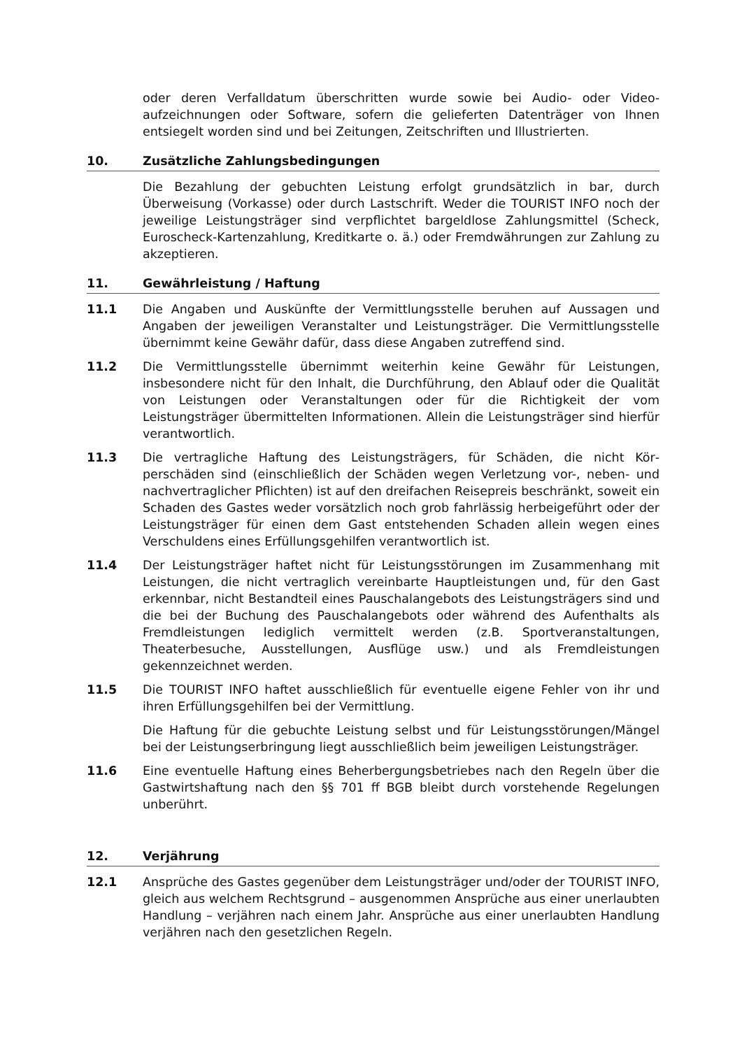oder deren Verfalldatum überschritten wurde sowie bei Audio- oder Video­aufzeichnungen oder Software, sofern die gelieferten Datenträger von Ihnen entsiegelt worden sind und bei Zeitungen, Zeitschriften und Illustrierten.
10. Zusätzliche Zahlungsbedingungen
Die Bezahlung der gebuchten Leistung erfolgt grundsätzlich in bar, durch Überweisung (Vorkasse) oder durch Lastschrift. Weder die TOURIST INFO noch der jeweilige Leistungsträger sind verpflichtet bargeldlose Zahlungs­mittel (Scheck, Euroscheck-Kartenzahlung, Kreditkarte o. ä.) oder Fremdwäh­rungen zur Zahlung zu akzeptieren.
11. Gewährleistung / Haftung
11.1 Die Angaben und Auskünfte der Vermittlungsstelle beruhen auf Aussagen und Angaben der jeweiligen Veranstalter und Leistungsträger. Die Vermitt­lungsstelle übernimmt keine Gewähr dafür, dass diese Angaben zutreffend sind.
11.2 Die Vermittlungsstelle übernimmt weiterhin keine Gewähr für Leistungen, insbesondere nicht für den Inhalt, die Durchführung, den Ablauf oder die Qualität von Leistungen oder Veranstaltungen oder für die Richtigkeit der vom Leistungsträger übermittelten Informationen. Allein die Leistungsträger sind hierfür verantwortlich.
11.3 Die vertragliche Haftung des Leistungsträgers, für Schäden, die nicht Kör­perschäden sind (einschließlich der Schäden wegen Verletzung vor-, neben- und nachvertraglicher Pflichten) ist auf den dreifachen Reisepreis be­schränkt, soweit ein Schaden des Gastes weder vorsätzlich noch grob fahr­lässig herbeigeführt oder der Leistungsträger für einen dem Gast entste­henden Schaden allein wegen eines Verschuldens eines Erfüllungsgehilfen verantwortlich ist.
11.4 Der Leistungsträger haftet nicht für Leistungsstörungen im Zusammenhang mit Leistungen, die nicht vertraglich vereinbarte Hauptleistungen und, für den Gast erkennbar, nicht Bestandteil eines Pauschalangebots des Leis­tungsträgers sind und die bei der Buchung des Pauschalangebots oder wäh­rend des Aufenthalts als Fremdleistungen lediglich vermittelt werden (z.B. Sportveranstaltungen, Theaterbesuche, Ausstellungen, Ausflüge usw.) und als Fremdleistungen gekennzeichnet werden.
11.5 Die TOURIST INFO haftet ausschließlich für eventuelle eigene Fehler von ihr und ihren Erfüllungsgehilfen bei der Vermittlung.
Die Haftung für die gebuchte Leistung selbst und für Leistungsstörun­gen/Mängel bei der Leistungserbringung liegt ausschließlich beim jeweiligen Leistungsträger.
11.6 Eine eventuelle Haftung eines Beherbergungsbetriebes nach den Regeln über die Gastwirtshaftung nach den §§ 701 ff BGB bleibt durch vorstehende Rege­lungen unberührt.
12. Verjährung
12.1 Ansprüche des Gastes gegenüber dem Leistungsträger und/oder der TOU­RIST INFO, gleich aus welchem Rechtsgrund – ausgenommen Ansprüche aus einer unerlaubten Handlung – verjähren nach einem Jahr. Ansprüche aus ei­ner unerlaubten Handlung verjähren nach den gesetzlichen Regeln.